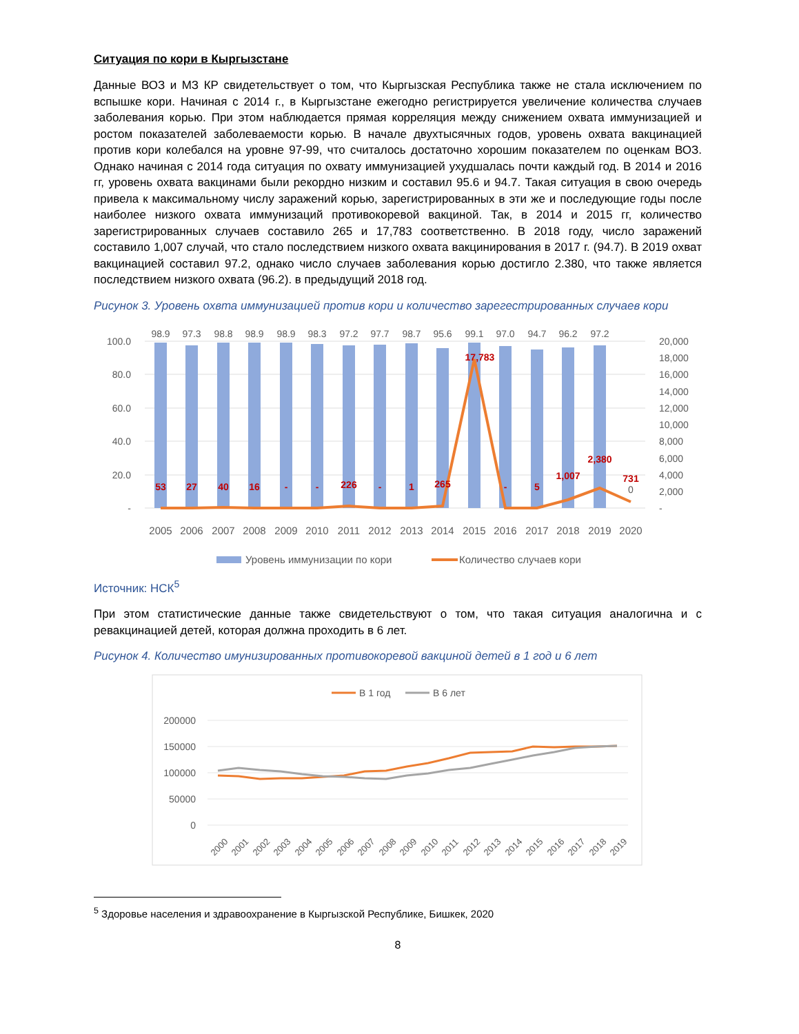Ситуация по кори в Кыргызстане
Данные ВОЗ и МЗ КР свидетельствует о том, что Кыргызская Республика также не стала исключением по вспышке кори. Начиная с 2014 г., в Кыргызстане ежегодно регистрируется увеличение количества случаев заболевания корью. При этом наблюдается прямая корреляция между снижением охвата иммунизацией и ростом показателей заболеваемости корью. В начале двухтысячных годов, уровень охвата вакцинацией против кори колебался на уровне 97-99, что считалось достаточно хорошим показателем по оценкам ВОЗ. Однако начиная с 2014 года ситуация по охвату иммунизацией ухудшалась почти каждый год. В 2014 и 2016 гг, уровень охвата вакцинами были рекордно низким и составил 95.6 и 94.7. Такая ситуация в свою очередь привела к максимальному числу заражений корью, зарегистрированных в эти же и последующие годы после наиболее низкого охвата иммунизаций противокоревой вакциной. Так, в 2014 и 2015 гг, количество зарегистрированных случаев составило 265 и 17,783 соответственно. В 2018 году, число заражений составило 1,007 случай, что стало последствием низкого охвата вакцинирования в 2017 г. (94.7). В 2019 охват вакцинацией составил 97.2, однако число случаев заболевания корью достигло 2.380, что также является последствием низкого охвата (96.2). в предыдущий 2018 год.
Рисунок 3. Уровень охвта иммунизацией против кори и количество зарегестрированных случаев кори
100.0
80.0
60.0
40.0
20.0
-
20,000
18,000
16,000
14,000
12,000
10,000
8,000
6,000
4,000
2,000
-
98.9
97.3
98.8
98.9
98.9
98.3
97.2
97.7
98.7
95.6
99.1
97.0
94.7
96.2
97.2
53
27
40
16
-
-
226
-
1
265
17,783
-
5
1,007
2,380
731
0
2005
2006
2007
2008
2009
2010
2011
2012
2013
2014
2015
2016
2017
2018
2019
2020
Уровень иммунизации по кори
Количество случаев кори
Источник: НСК<sup>5</sup>
При этом статистические данные также свидетельствуют о том, что такая ситуация аналогична и с ревакцинацией детей, которая должна проходить в 6 лет.
Рисунок 4. Количество имунизированных противокоревой вакциной детей в 1 год и 6 лет
В 1 год
В 6 лет
200000
150000
100000
50000
0
2000
2001
2002
2003
2004
2005
2006
2007
2008
2009
2010
2011
2012
2013
2014
2015
2016
2017
2018
2019
<sup>5</sup> Здоровье населения и здравоохранение в Кыргызской Республике, Бишкек, 2020
8